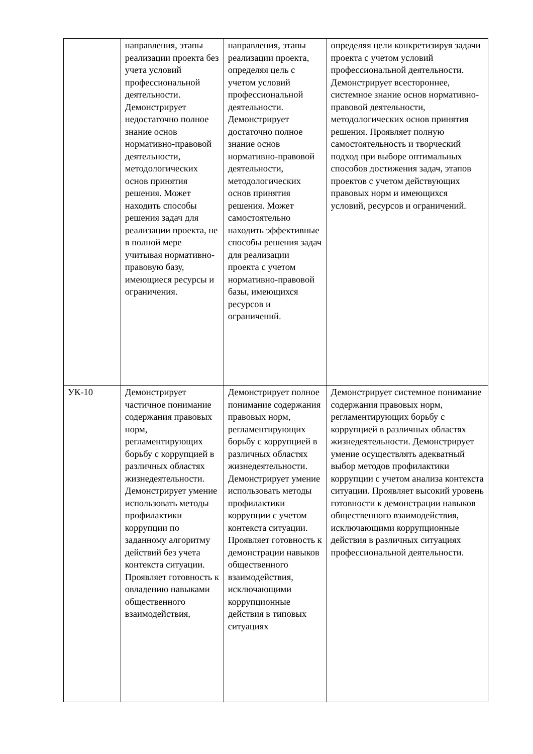| | направления, этапы реализации проекта без учета условий профессиональной деятельности. Демонстрирует недостаточно полное знание основ нормативно-правовой деятельности, методологических основ принятия решения. Может находить способы решения задач для реализации проекта, не в полной мере учитывая нормативно-правовую базу, имеющиеся ресурсы и ограничения. | направления, этапы реализации проекта, определяя цель с учетом условий профессиональной деятельности. Демонстрирует достаточно полное знание основ нормативно-правовой деятельности, методологических основ принятия решения. Может самостоятельно находить эффективные способы решения задач для реализации проекта с учетом нормативно-правовой базы, имеющихся ресурсов и ограничений. | определяя цели конкретизируя задачи проекта с учетом условий профессиональной деятельности. Демонстрирует всестороннее, системное знание основ нормативно-правовой деятельности, методологических основ принятия решения. Проявляет полную самостоятельность и творческий подход при выборе оптимальных способов достижения задач, этапов проектов с учетом действующих правовых норм и имеющихся условий, ресурсов и ограничений. |
| УК-10 | Демонстрирует частичное понимание содержания правовых норм, регламентирующих борьбу с коррупцией в различных областях жизнедеятельности. Демонстрирует умение использовать методы профилактики коррупции по заданному алгоритму действий без учета контекста ситуации. Проявляет готовность к овладению навыками общественного взаимодействия, | Демонстрирует полное понимание содержания правовых норм, регламентирующих борьбу с коррупцией в различных областях жизнедеятельности. Демонстрирует умение использовать методы профилактики коррупции с учетом контекста ситуации. Проявляет готовность к демонстрации навыков общественного взаимодействия, исключающими коррупционные действия в типовых ситуациях | Демонстрирует системное понимание содержания правовых норм, регламентирующих борьбу с коррупцией в различных областях жизнедеятельности. Демонстрирует умение осуществлять адекватный выбор методов профилактики коррупции с учетом анализа контекста ситуации. Проявляет высокий уровень готовности к демонстрации навыков общественного взаимодействия, исключающими коррупционные действия в различных ситуациях профессиональной деятельности. |